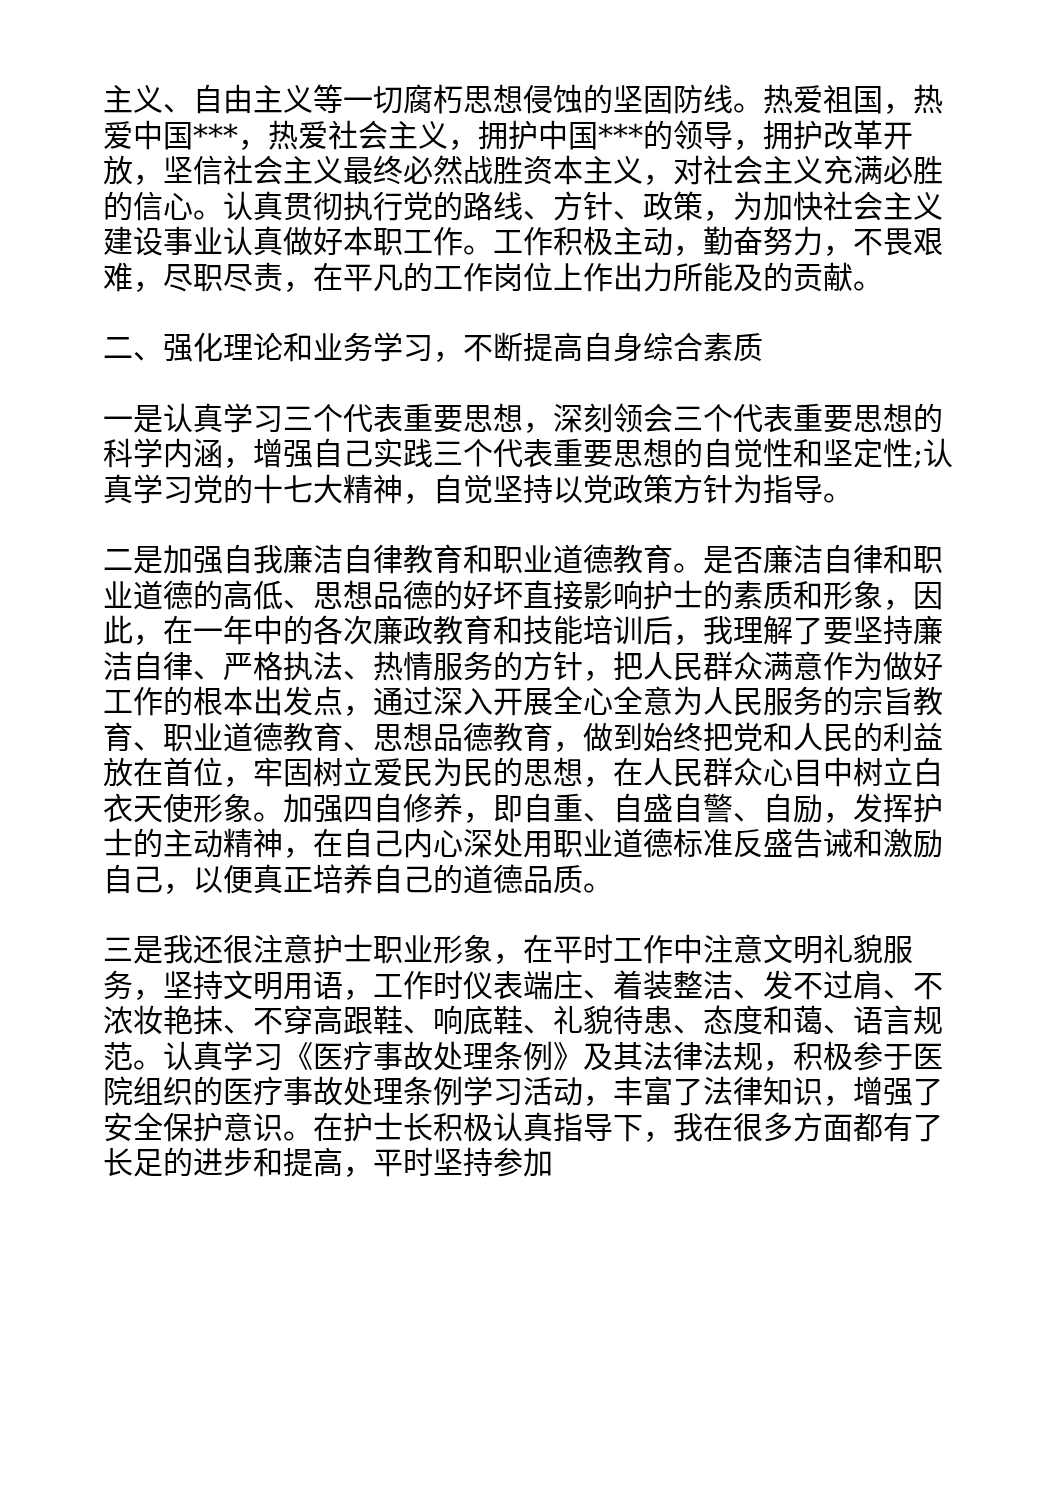主义、自由主义等一切腐朽思想侵蚀的坚固防线。热爱祖国，热爱中国***，热爱社会主义，拥护中国***的领导，拥护改革开放，坚信社会主义最终必然战胜资本主义，对社会主义充满必胜的信心。认真贯彻执行党的路线、方针、政策，为加快社会主义建设事业认真做好本职工作。工作积极主动，勤奋努力，不畏艰难，尽职尽责，在平凡的工作岗位上作出力所能及的贡献。
二、强化理论和业务学习，不断提高自身综合素质
一是认真学习三个代表重要思想，深刻领会三个代表重要思想的科学内涵，增强自己实践三个代表重要思想的自觉性和坚定性;认真学习党的十七大精神，自觉坚持以党政策方针为指导。
二是加强自我廉洁自律教育和职业道德教育。是否廉洁自律和职业道德的高低、思想品德的好坏直接影响护士的素质和形象，因此，在一年中的各次廉政教育和技能培训后，我理解了要坚持廉洁自律、严格执法、热情服务的方针，把人民群众满意作为做好工作的根本出发点，通过深入开展全心全意为人民服务的宗旨教育、职业道德教育、思想品德教育，做到始终把党和人民的利益放在首位，牢固树立爱民为民的思想，在人民群众心目中树立白衣天使形象。加强四自修养，即自重、自盛自警、自励，发挥护士的主动精神，在自己内心深处用职业道德标准反盛告诫和激励自己，以便真正培养自己的道德品质。
三是我还很注意护士职业形象，在平时工作中注意文明礼貌服务，坚持文明用语，工作时仪表端庄、着装整洁、发不过肩、不浓妆艳抹、不穿高跟鞋、响底鞋、礼貌待患、态度和蔼、语言规范。认真学习《医疗事故处理条例》及其法律法规，积极参于医院组织的医疗事故处理条例学习活动，丰富了法律知识，增强了安全保护意识。在护士长积极认真指导下，我在很多方面都有了长足的进步和提高，平时坚持参加